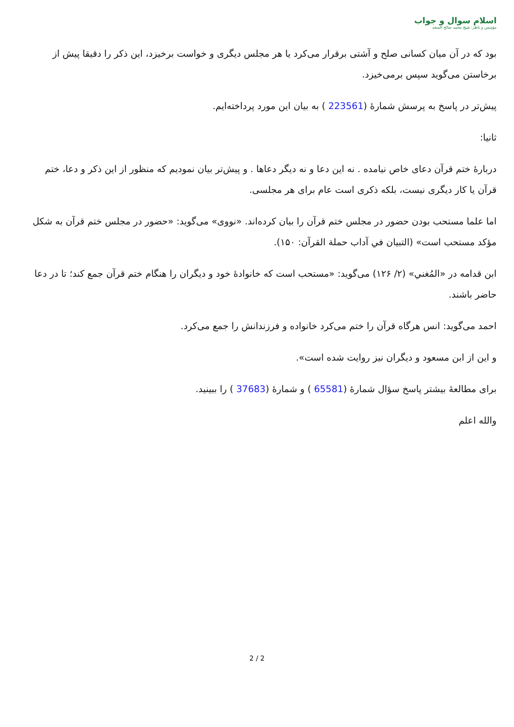اسلام سوال و جواب
مؤسس و ناظر: شيخ محمد صالح المنجد
بود که در آن میان کسانی صلح و آشتی برقرار می‌کرد یا هر مجلس دیگری و خواست برخیزد، این ذکر را دقیقا پیش از برخاستن می‌گوید سپس برمی‌خیزد.
پیش‌تر در پاسخ به پرسش شمارۀ (223561 ) به بیان این مورد پرداخته‌ایم.
ثانیا:
دربارۀ ختم قرآن دعای خاص نیامده . نه این دعا و نه دیگر دعاها . و پیش‌تر بیان نمودیم که منظور از این ذکر و دعا، ختم قرآن یا کار دیگری نیست، بلکه ذکری است عام برای هر مجلسی.
اما علما مستحب بودن حضور در مجلس ختم قرآن را بیان کرده‌اند. «نووی» می‌گوید: «حضور در مجلس ختم قرآن به شکل مؤکد مستحب است» (التبيان في آداب حملة القرآن: ۱۵۰).
ابن قدامه در «المُغني» (۲/ ۱۲۶) می‌گوید: «مستحب است که خانوادۀ خود و دیگران را هنگام ختم قرآن جمع کند؛ تا در دعا حاضر باشند.
احمد می‌گوید: انس هرگاه قرآن را ختم می‌کرد خانواده و فرزندانش را جمع می‌کرد.
و این از ابن مسعود و دیگران نیز روایت شده است».
برای مطالعۀ بیشتر پاسخ سؤال شمارۀ (65581 ) و شمارۀ (37683 ) را ببینید.
والله اعلم
2 / 2